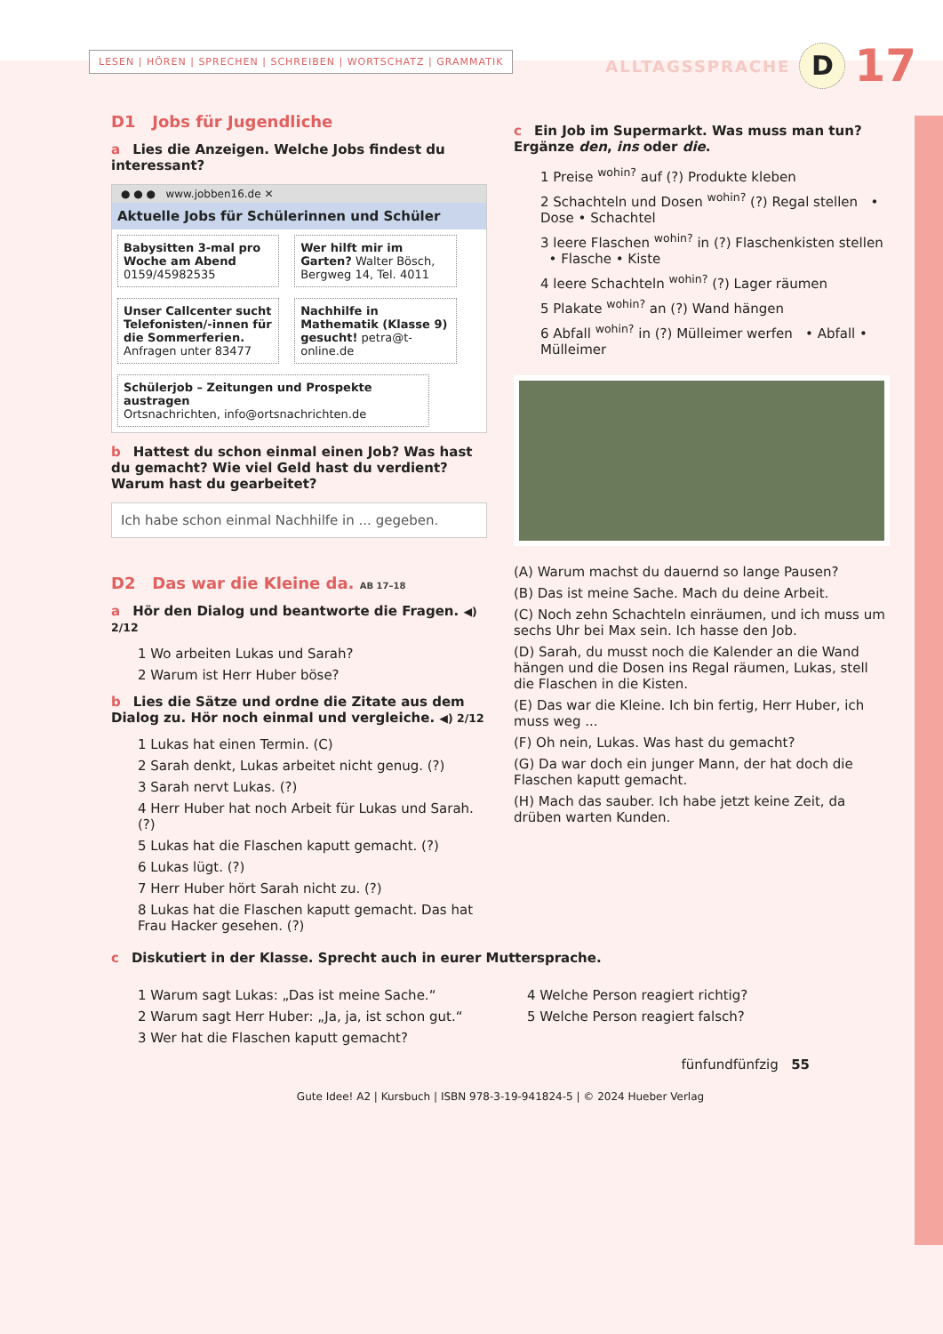LESEN | HÖREN | SPRECHEN | SCHREIBEN | WORTSCHATZ | GRAMMATIK
ALLTAGSSPRACHE D 17
D1 Jobs für Jugendliche
a Lies die Anzeigen. Welche Jobs findest du interessant?
● ● ● www.jobben16.de ✕
Aktuelle Jobs für Schülerinnen und Schüler
Babysitten 3-mal pro Woche am Abend
0159/45982535
Wer hilft mir im Garten? Walter Bösch, Bergweg 14, Tel. 4011
Unser Callcenter sucht Telefonisten/-innen für die Sommerferien. Anfragen unter 83477
Nachhilfe in Mathematik (Klasse 9) gesucht! petra@t-online.de
Schülerjob – Zeitungen und Prospekte austragen
Ortsnachrichten, info@ortsnachrichten.de
b Hattest du schon einmal einen Job? Was hast du gemacht? Wie viel Geld hast du verdient? Warum hast du gearbeitet?
Ich habe schon einmal Nachhilfe in ... gegeben.
D2 Das war die Kleine da. AB 17–18
a Hör den Dialog und beantworte die Fragen. ◀) 2/12
1 Wo arbeiten Lukas und Sarah?
2 Warum ist Herr Huber böse?
b Lies die Sätze und ordne die Zitate aus dem Dialog zu. Hör noch einmal und vergleiche. ◀) 2/12
1 Lukas hat einen Termin. (C)
2 Sarah denkt, Lukas arbeitet nicht genug. (?)
3 Sarah nervt Lukas. (?)
4 Herr Huber hat noch Arbeit für Lukas und Sarah. (?)
5 Lukas hat die Flaschen kaputt gemacht. (?)
6 Lukas lügt. (?)
7 Herr Huber hört Sarah nicht zu. (?)
8 Lukas hat die Flaschen kaputt gemacht. Das hat Frau Hacker gesehen. (?)
c Ein Job im Supermarkt. Was muss man tun? Ergänze den, ins oder die.
1 Preise <sup>wohin?</sup> auf (?) Produkte kleben
2 Schachteln und Dosen <sup>wohin?</sup> (?) Regal stellen • Dose • Schachtel
3 leere Flaschen <sup>wohin?</sup> in (?) Flaschenkisten stellen • Flasche • Kiste
4 leere Schachteln <sup>wohin?</sup> (?) Lager räumen
5 Plakate <sup>wohin?</sup> an (?) Wand hängen
6 Abfall <sup>wohin?</sup> in (?) Mülleimer werfen • Abfall • Mülleimer
(A) Warum machst du dauernd so lange Pausen?
(B) Das ist meine Sache. Mach du deine Arbeit.
(C) Noch zehn Schachteln einräumen, und ich muss um sechs Uhr bei Max sein. Ich hasse den Job.
(D) Sarah, du musst noch die Kalender an die Wand hängen und die Dosen ins Regal räumen, Lukas, stell die Flaschen in die Kisten.
(E) Das war die Kleine. Ich bin fertig, Herr Huber, ich muss weg ...
(F) Oh nein, Lukas. Was hast du gemacht?
(G) Da war doch ein junger Mann, der hat doch die Flaschen kaputt gemacht.
(H) Mach das sauber. Ich habe jetzt keine Zeit, da drüben warten Kunden.
c Diskutiert in der Klasse. Sprecht auch in eurer Muttersprache.
1 Warum sagt Lukas: „Das ist meine Sache.“
2 Warum sagt Herr Huber: „Ja, ja, ist schon gut.“
3 Wer hat die Flaschen kaputt gemacht?
4 Welche Person reagiert richtig?
5 Welche Person reagiert falsch?
fünfundfünfzig 55
Gute Idee! A2 | Kursbuch | ISBN 978-3-19-941824-5 | © 2024 Hueber Verlag